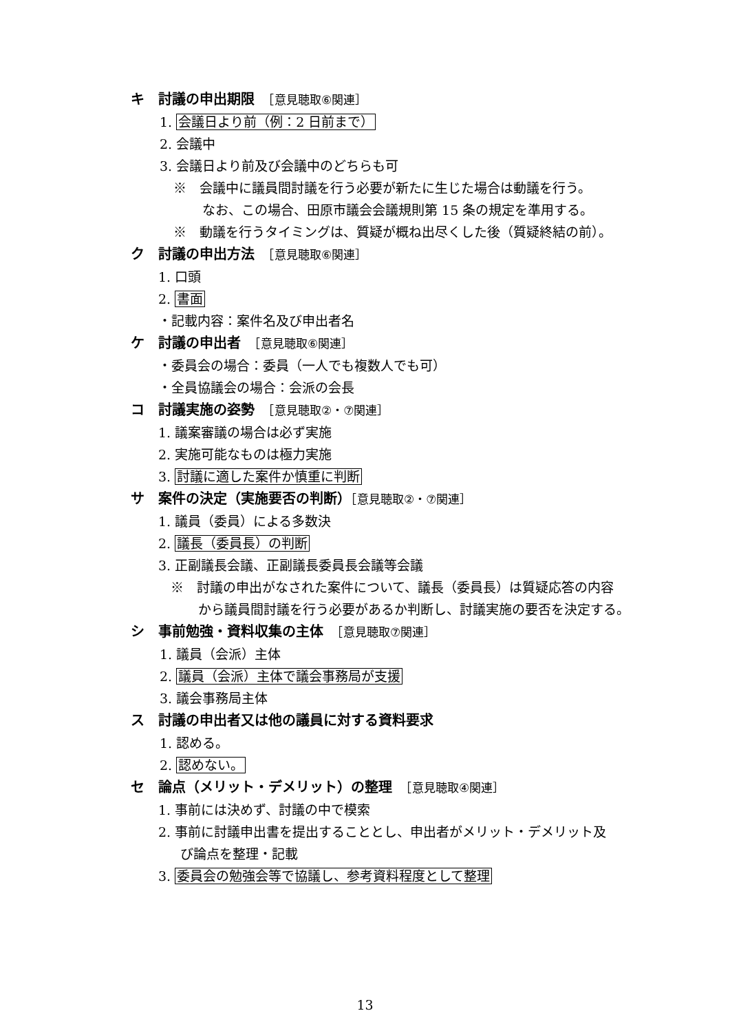キ　討議の申出期限　［意見聴取⑥関連］
1. 会議日より前（例：2 日前まで）
2. 会議中
3. 会議日より前及び会議中のどちらも可
※　会議中に議員間討議を行う必要が新たに生じた場合は動議を行う。
なお、この場合、田原市議会会議規則第 15 条の規定を準用する。
※　動議を行うタイミングは、質疑が概ね出尽くした後（質疑終結の前）。
ク　討議の申出方法　［意見聴取⑥関連］
1. 口頭
2. 書面
・記載内容：案件名及び申出者名
ケ　討議の申出者　［意見聴取⑥関連］
・委員会の場合：委員（一人でも複数人でも可）
・全員協議会の場合：会派の会長
コ　討議実施の姿勢　［意見聴取②・⑦関連］
1. 議案審議の場合は必ず実施
2. 実施可能なものは極力実施
3. 討議に適した案件か慎重に判断
サ　案件の決定（実施要否の判断）［意見聴取②・⑦関連］
1. 議員（委員）による多数決
2. 議長（委員長）の判断
3. 正副議長会議、正副議長委員長会議等会議
※　討議の申出がなされた案件について、議長（委員長）は質疑応答の内容
から議員間討議を行う必要があるか判断し、討議実施の要否を決定する。
シ　事前勉強・資料収集の主体　［意見聴取⑦関連］
1. 議員（会派）主体
2. 議員（会派）主体で議会事務局が支援
3. 議会事務局主体
ス　討議の申出者又は他の議員に対する資料要求
1. 認める。
2. 認めない。
セ　論点（メリット・デメリット）の整理　［意見聴取④関連］
1. 事前には決めず、討議の中で模索
2. 事前に討議申出書を提出することとし、申出者がメリット・デメリット及
び論点を整理・記載
3. 委員会の勉強会等で協議し、参考資料程度として整理
13